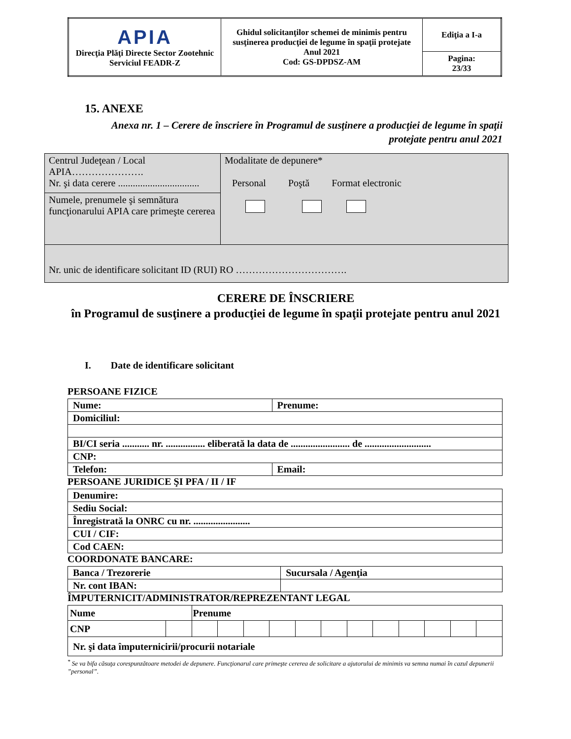| APIA Direcţia Plăţi Directe Sector Zootehnic Serviciul FEADR-Z | Ghidul solicitanţilor schemei de minimis pentru susţinerea producţiei de legume în spaţii protejate Anul 2021 Cod: GS-DPDSZ-AM | Ediţia a I-a |
| | | Pagina: 23/33 |
15. ANEXE
Anexa nr. 1 – Cerere de înscriere în Programul de susţinere a producţiei de legume în spaţii protejate pentru anul 2021
| Centrul Judeţean / Local APIA…………………. Nr. şi data cerere ................................. | Modalitate de depunere* Personal Poştă Format electronic |
| Numele, prenumele şi semnătura funcţionarului APIA care primeşte cererea | |
| Nr. unic de identificare solicitant ID (RUI) RO ……………………………. | |
CERERE DE ÎNSCRIERE
în Programul de susţinere a producţiei de legume în spaţii protejate pentru anul 2021
I. Date de identificare solicitant
PERSOANE FIZICE
| Nume: | Prenume: |
| Domiciliul: | |
| BI/CI seria ........... nr. ................ eliberată la data de ........................ de ........................... | |
| CNP: | |
| Telefon: | Email: |
PERSOANE JURIDICE ŞI PFA / II / IF
| Denumire: |
| Sediu Social: |
| Înregistrată la ONRC cu nr. ....................... |
| CUI / CIF: |
| Cod CAEN: |
COORDONATE BANCARE:
| Banca / Trezorerie | Sucursala / Agenţia |
| Nr. cont IBAN: | |
ÎMPUTERNICIT/ADMINISTRATOR/REPREZENTANT LEGAL
| Nume | | Prenume | | | | | | | | | | | |
| CNP | | | | | | | | | | | | | |
| Nr. şi data împuternicirii/procurii notariale | | | | | | | | | | | | | |
<sup>*</sup> Se va bifa căsuţa corespunzătoare metodei de depunere. Funcţionarul care primeşte cererea de solicitare a ajutorului de minimis va semna numai în cazul depunerii ”personal”.